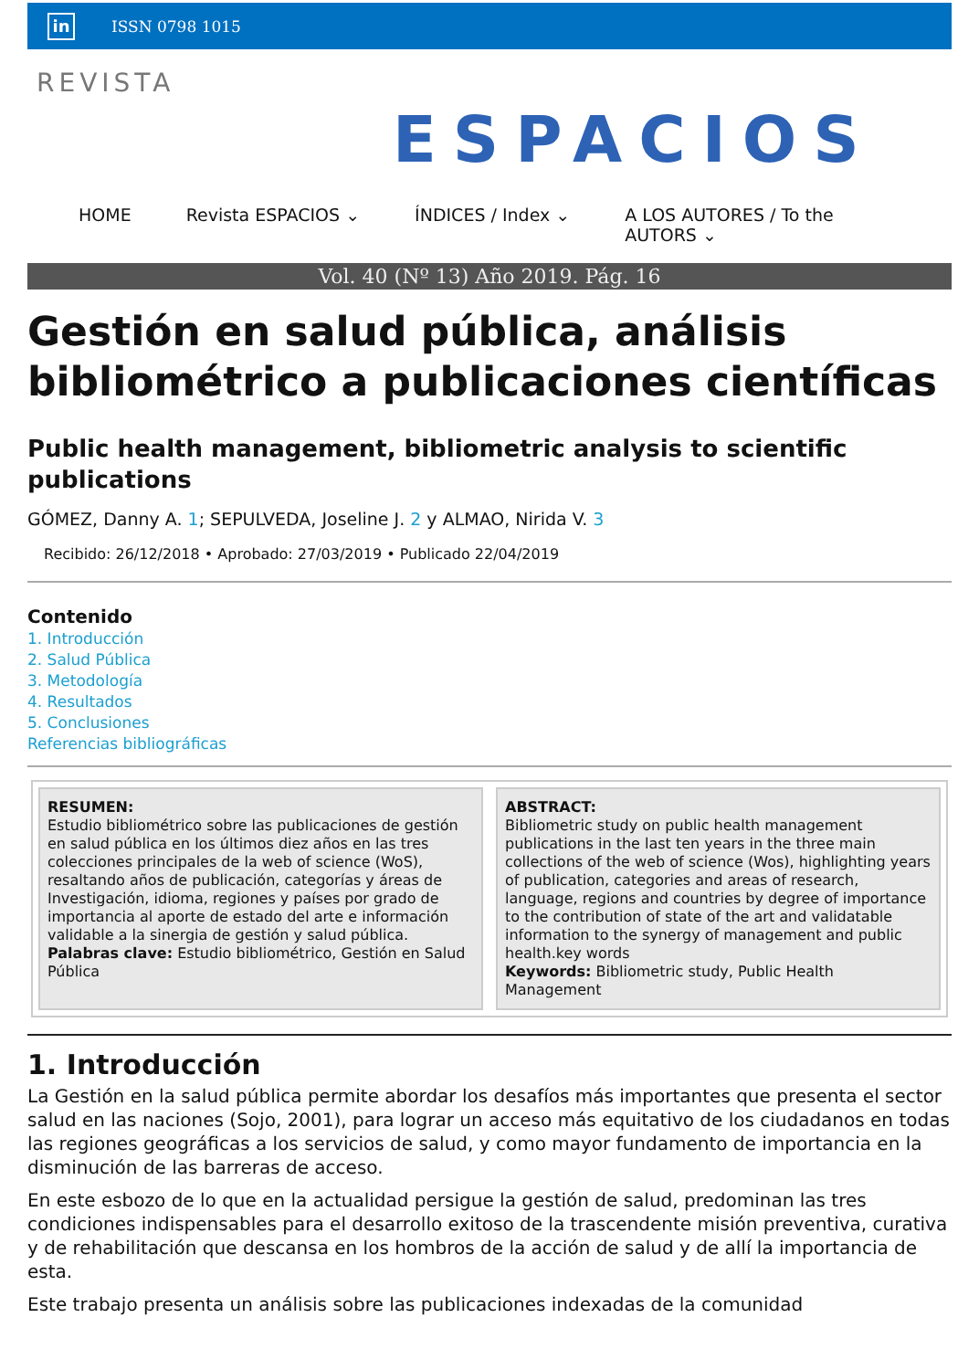in ISSN 0798 1015
REVISTA ESPACIOS
HOME Revista ESPACIOS ⌄ ÍNDICES / Index ⌄ A LOS AUTORES / To the
AUTORS ⌄
Vol. 40 (Nº 13) Año 2019. Pág. 16
Gestión en salud pública, análisis bibliométrico a publicaciones científicas
Public health management, bibliometric analysis to scientific publications
GÓMEZ, Danny A. 1; SEPULVEDA, Joseline J. 2 y ALMAO, Nirida V. 3
Recibido: 26/12/2018 • Aprobado: 27/03/2019 • Publicado 22/04/2019
Contenido
1. Introducción
2. Salud Pública
3. Metodología
4. Resultados
5. Conclusiones
Referencias bibliográficas
RESUMEN:
Estudio bibliométrico sobre las publicaciones de gestión en salud pública en los últimos diez años en las tres colecciones principales de la web of science (WoS), resaltando años de publicación, categorías y áreas de Investigación, idioma, regiones y países por grado de importancia al aporte de estado del arte e información validable a la sinergia de gestión y salud pública.
Palabras clave: Estudio bibliométrico, Gestión en Salud Pública
ABSTRACT:
Bibliometric study on public health management publications in the last ten years in the three main collections of the web of science (Wos), highlighting years of publication, categories and areas of research, language, regions and countries by degree of importance to the contribution of state of the art and validatable information to the synergy of management and public health.key words
Keywords: Bibliometric study, Public Health Management
1. Introducción
La Gestión en la salud pública permite abordar los desafíos más importantes que presenta el sector salud en las naciones (Sojo, 2001), para lograr un acceso más equitativo de los ciudadanos en todas las regiones geográficas a los servicios de salud, y como mayor fundamento de importancia en la disminución de las barreras de acceso.
En este esbozo de lo que en la actualidad persigue la gestión de salud, predominan las tres condiciones indispensables para el desarrollo exitoso de la trascendente misión preventiva, curativa y de rehabilitación que descansa en los hombros de la acción de salud y de allí la importancia de esta.
Este trabajo presenta un análisis sobre las publicaciones indexadas de la comunidad